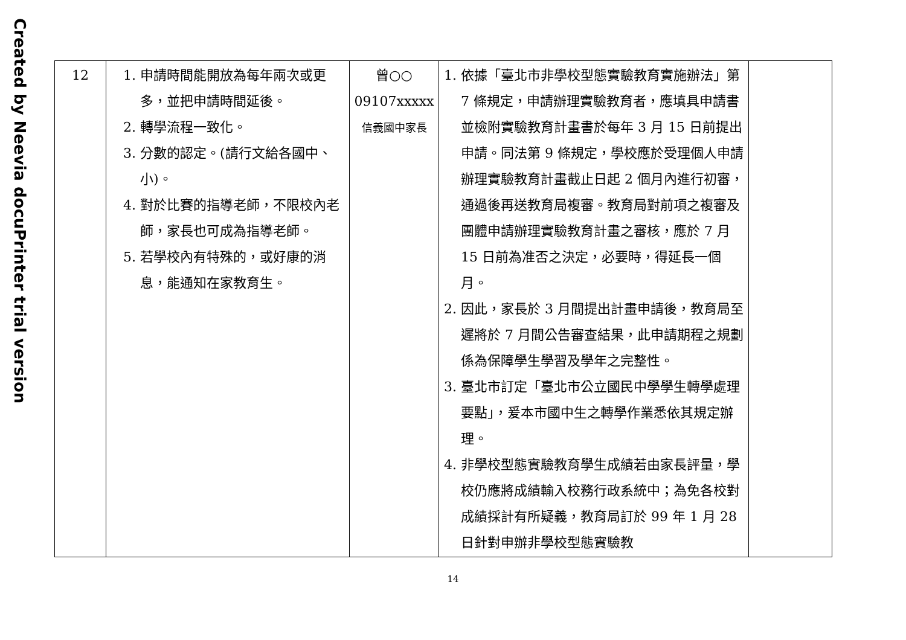Created by Neevia docuPrinter trial version
| 12 | 1. 申請時間能開放為每年兩次或更多，並把申請時間延後。 2. 轉學流程一致化。 3. 分數的認定。(請行文給各國中、小)。 4. 對於比賽的指導老師，不限校內老師，家長也可成為指導老師。 5. 若學校內有特殊的，或好康的消息，能通知在家教育生。 | 曾○○ 09107xxxxx 信義國中家長 | 1. 依據「臺北市非學校型態實驗教育實施辦法」第 7 條規定，申請辦理實驗教育者，應填具申請書並檢附實驗教育計畫書於每年 3 月 15 日前提出申請。同法第 9 條規定，學校應於受理個人申請辦理實驗教育計畫截止日起 2 個月內進行初審，通過後再送教育局複審。教育局對前項之複審及團體申請辦理實驗教育計畫之審核，應於 7 月 15 日前為准否之決定，必要時，得延長一個月。 2. 因此，家長於 3 月間提出計畫申請後，教育局至遲將於 7 月間公告審查結果，此申請期程之規劃係為保障學生學習及學年之完整性。 3. 臺北市訂定「臺北市公立國民中學學生轉學處理要點」，爰本市國中生之轉學作業悉依其規定辦理。 4. 非學校型態實驗教育學生成績若由家長評量，學校仍應將成績輸入校務行政系統中；為免各校對成績採計有所疑義，教育局訂於 99 年 1 月 28 日針對申辦非學校型態實驗教 | |
14